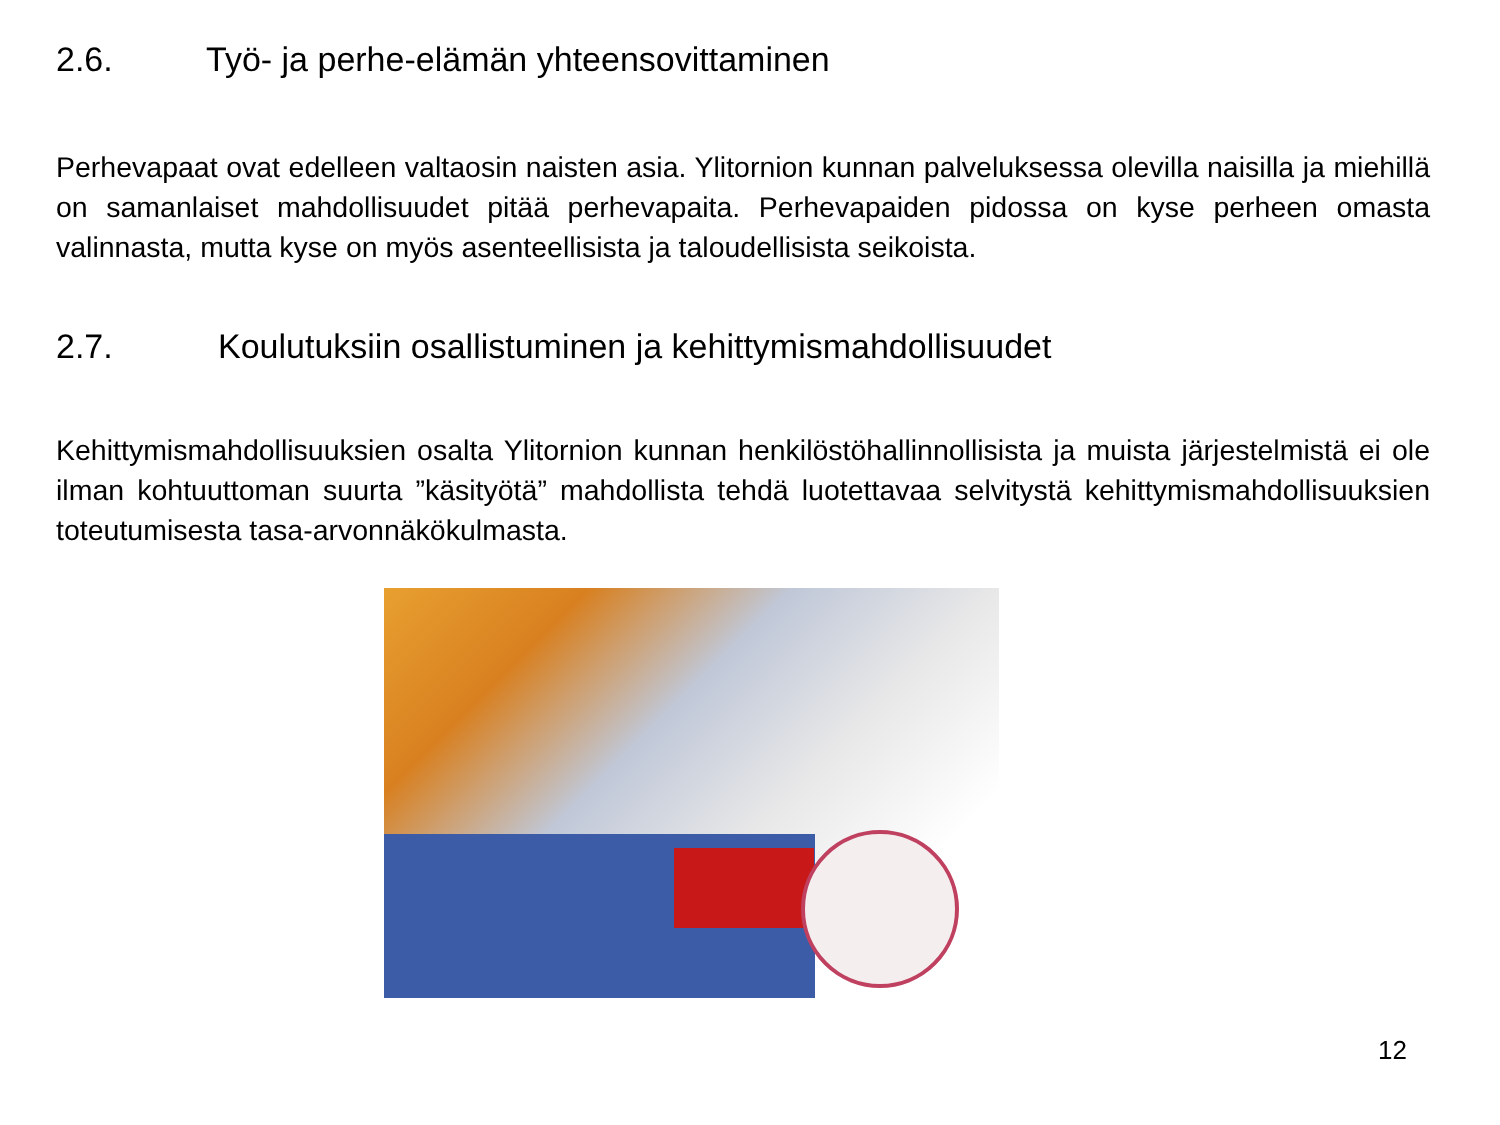2.6. Työ- ja perhe-elämän yhteensovittaminen
Perhevapaat ovat edelleen valtaosin naisten asia. Ylitornion kunnan palveluksessa olevilla naisilla ja miehillä on samanlaiset mahdollisuudet pitää perhevapaita. Perhevapaiden pidossa on kyse perheen omasta valinnasta, mutta kyse on myös asenteellisista ja taloudellisista seikoista.
2.7. Koulutuksiin osallistuminen ja kehittymismahdollisuudet
Kehittymismahdollisuuksien osalta Ylitornion kunnan henkilöstöhallinnollisista ja muista järjestelmistä ei ole ilman kohtuuttoman suurta ”käsityötä” mahdollista tehdä luotettavaa selvitystä kehittymismahdollisuuksien toteutumisesta tasa-arvonnäkökulmasta.
12